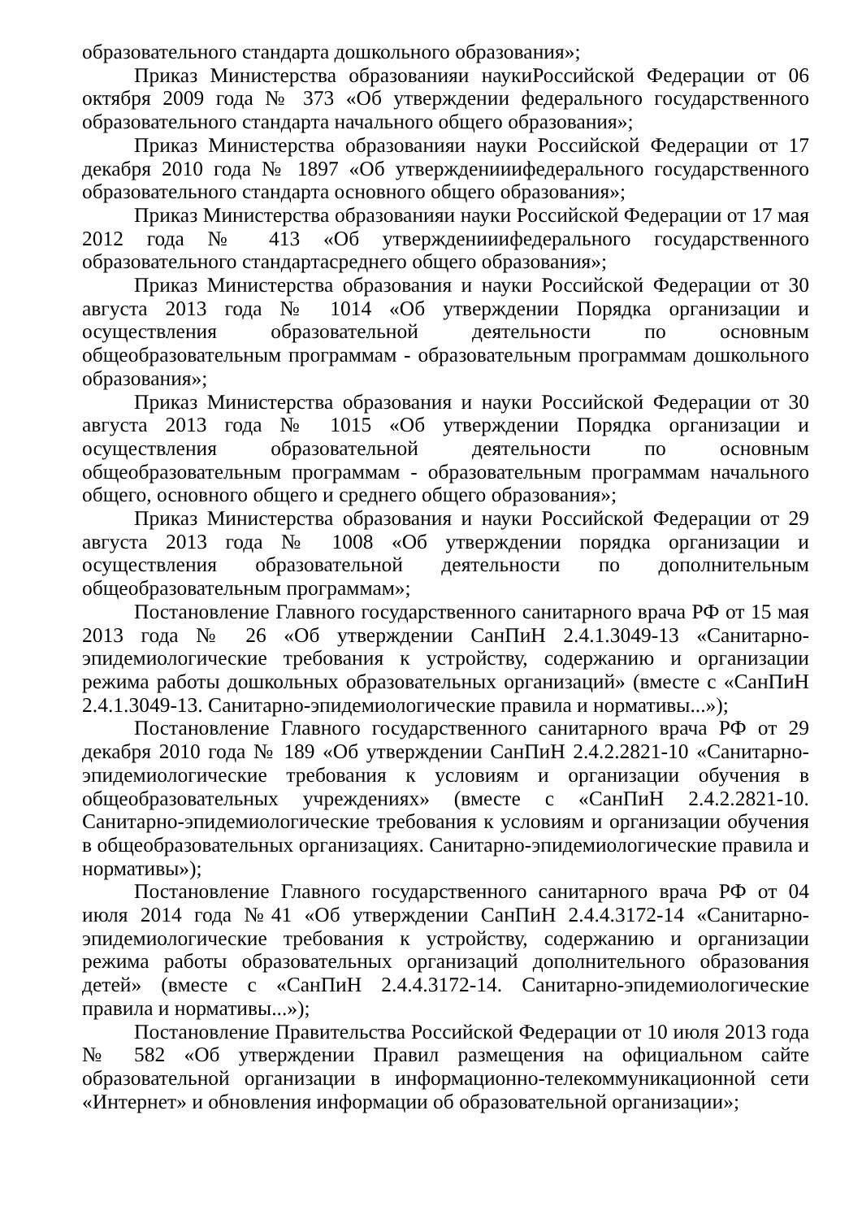образовательного стандарта дошкольного образования»;
Приказ Министерства образованияи наукиРоссийской Федерации от 06 октября 2009 года № 373 «Об утверждении федерального государственного образовательного стандарта начального общего образования»;
Приказ Министерства образованияи науки Российской Федерации от 17 декабря 2010 года № 1897 «Об утвержденииифедерального государственного образовательного стандарта основного общего образования»;
Приказ Министерства образованияи науки Российской Федерации от 17 мая 2012 года № 413 «Об утвержденииифедерального государственного образовательного стандартасреднего общего образования»;
Приказ Министерства образования и науки Российской Федерации от 30 августа 2013 года № 1014 «Об утверждении Порядка организации и осуществления образовательной деятельности по основным общеобразовательным программам - образовательным программам дошкольного образования»;
Приказ Министерства образования и науки Российской Федерации от 30 августа 2013 года № 1015 «Об утверждении Порядка организации и осуществления образовательной деятельности по основным общеобразовательным программам - образовательным программам начального общего, основного общего и среднего общего образования»;
Приказ Министерства образования и науки Российской Федерации от 29 августа 2013 года № 1008 «Об утверждении порядка организации и осуществления образовательной деятельности по дополнительным общеобразовательным программам»;
Постановление Главного государственного санитарного врача РФ от 15 мая 2013 года № 26 «Об утверждении СанПиН 2.4.1.3049-13 «Санитарно-эпидемиологические требования к устройству, содержанию и организации режима работы дошкольных образовательных организаций» (вместе с «СанПиН 2.4.1.3049-13. Санитарно-эпидемиологические правила и нормативы...»);
Постановление Главного государственного санитарного врача РФ от 29 декабря 2010 года № 189 «Об утверждении СанПиН 2.4.2.2821-10 «Санитарно-эпидемиологические требования к условиям и организации обучения в общеобразовательных учреждениях» (вместе с «СанПиН 2.4.2.2821-10. Санитарно-эпидемиологические требования к условиям и организации обучения в общеобразовательных организациях. Санитарно-эпидемиологические правила и нормативы»);
Постановление Главного государственного санитарного врача РФ от 04 июля 2014 года №41 «Об утверждении СанПиН 2.4.4.3172-14 «Санитарно-эпидемиологические требования к устройству, содержанию и организации режима работы образовательных организаций дополнительного образования детей» (вместе с «СанПиН 2.4.4.3172-14. Санитарно-эпидемиологические правила и нормативы...»);
Постановление Правительства Российской Федерации от 10 июля 2013 года № 582 «Об утверждении Правил размещения на официальном сайте образовательной организации в информационно-телекоммуникационной сети «Интернет» и обновления информации об образовательной организации»;